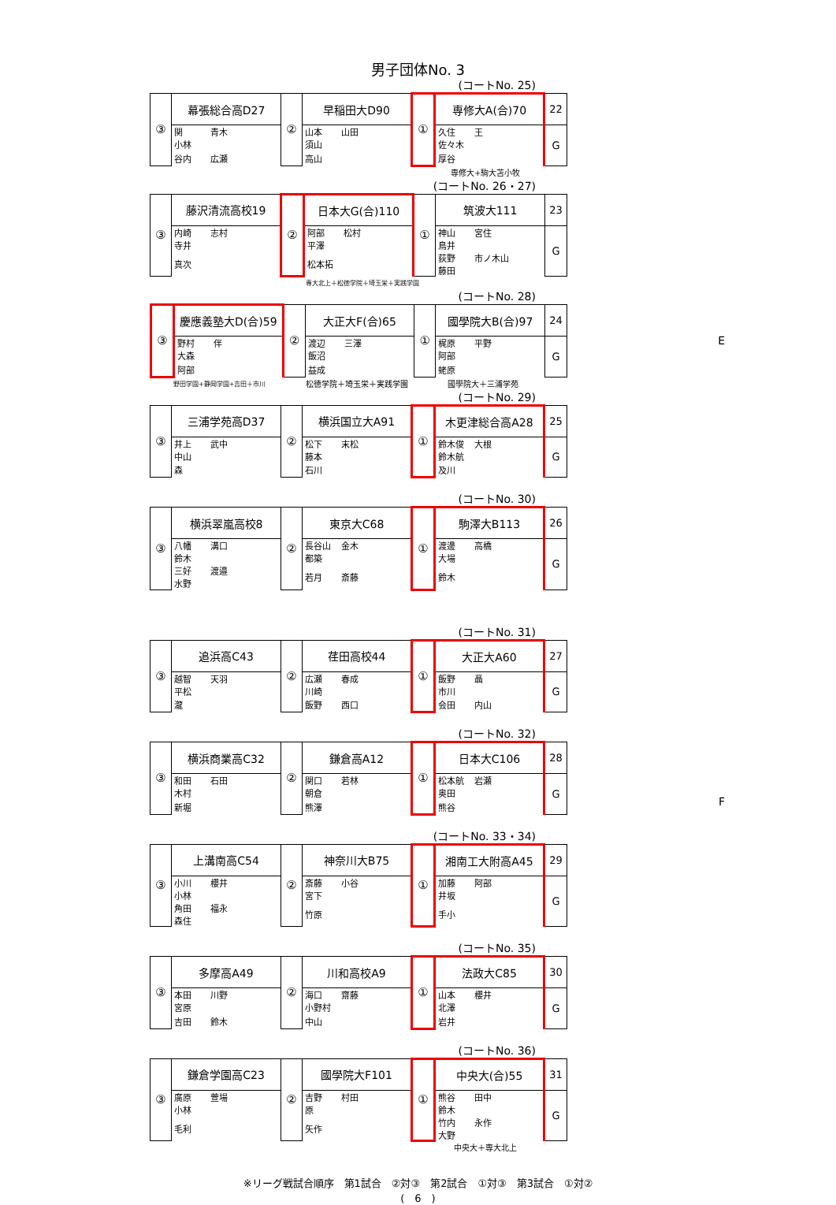男子団体No. 3
(コートNo. 25)
| ③ | 幕張総合高D27 | ② | 早稲田大D90 | ① | 専修大A(合)70 | 22 |
| | 関 青木 小林 | | 山本 山田 須山 | | 久住 王 佐々木 | G |
| | 谷内 広瀬 | | 高山 | | 厚谷 | |
専修大+駒大苫小牧
(コートNo. 26・27)
| ③ | 藤沢清流高校19 | ② | 日本大G(合)110 | ① | 筑波大111 | 23 |
| | 内崎 志村 寺井 | | 阿部 松村 平澤 | | 神山 宮住 鳥井 | G |
| | 真次 | | 松本拓 | | 荻野 市ノ木山 藤田 | |
専大北上＋松徳学院＋埼玉栄＋実践学園
(コートNo. 28)
| ③ | 慶應義塾大D(合)59 | ② | 大正大F(合)65 | ① | 國學院大B(合)97 | 24 |
| | 野村 伴 大森 | | 渡辺 三澤 飯沼 | | 梶原 平野 阿部 | G |
| | 阿部 | | 益成 | | 蛯原 | |
E
野田学園+静岡学園+吉田＋市川 松徳学院＋埼玉栄＋実践学園 國學院大＋三浦学苑
(コートNo. 29)
| ③ | 三浦学苑高D37 | ② | 横浜国立大A91 | ① | 木更津総合高A28 | 25 |
| | 井上 武中 中山 | | 松下 末松 藤本 | | 鈴木俊 大根 鈴木航 | G |
| | 森 | | 石川 | | 及川 | |
(コートNo. 30)
| ③ | 横浜翠嵐高校8 | ② | 東京大C68 | ① | 駒澤大B113 | 26 |
| | 八幡 溝口 鈴木 | | 長谷山 金木 都築 | | 渡邊 高橋 大場 | G |
| | 三好 渡邉 水野 | | 若月 斎藤 | | 鈴木 | |
(コートNo. 31)
| ③ | 追浜高C43 | ② | 荏田高校44 | ① | 大正大A60 | 27 |
| | 越智 天羽 平松 | | 広瀬 春成 川崎 | | 飯野 聶 市川 | G |
| | 瀧 | | 飯野 西口 | | 会田 内山 | |
(コートNo. 32)
| ③ | 横浜商業高C32 | ② | 鎌倉高A12 | ① | 日本大C106 | 28 |
| | 和田 石田 木村 | | 関口 若林 朝倉 | | 松本航 岩瀬 奥田 | G |
| | 新堀 | | 熊澤 | | 熊谷 | |
F
(コートNo. 33・34)
| ③ | 上溝南高C54 | ② | 神奈川大B75 | ① | 湘南工大附高A45 | 29 |
| | 小川 櫻井 小林 | | 斎藤 小谷 宮下 | | 加藤 阿部 井坂 | G |
| | 角田 福永 森住 | | 竹原 | | 手小 | |
(コートNo. 35)
| ③ | 多摩高A49 | ② | 川和高校A9 | ① | 法政大C85 | 30 |
| | 本田 川野 宮原 | | 海口 齋藤 小野村 | | 山本 櫻井 北澤 | G |
| | 吉田 鈴木 | | 中山 | | 岩井 | |
(コートNo. 36)
| ③ | 鎌倉学園高C23 | ② | 國學院大F101 | ① | 中央大(合)55 | 31 |
| | 廣原 萱場 小林 | | 吉野 村田 原 | | 熊谷 田中 鈴木 | G |
| | 毛利 | | 矢作 | | 竹内 永作 大野 | |
中央大＋専大北上
※リーグ戦試合順序　第1試合　②対③　第2試合　①対③　第3試合　①対②
(　6　)